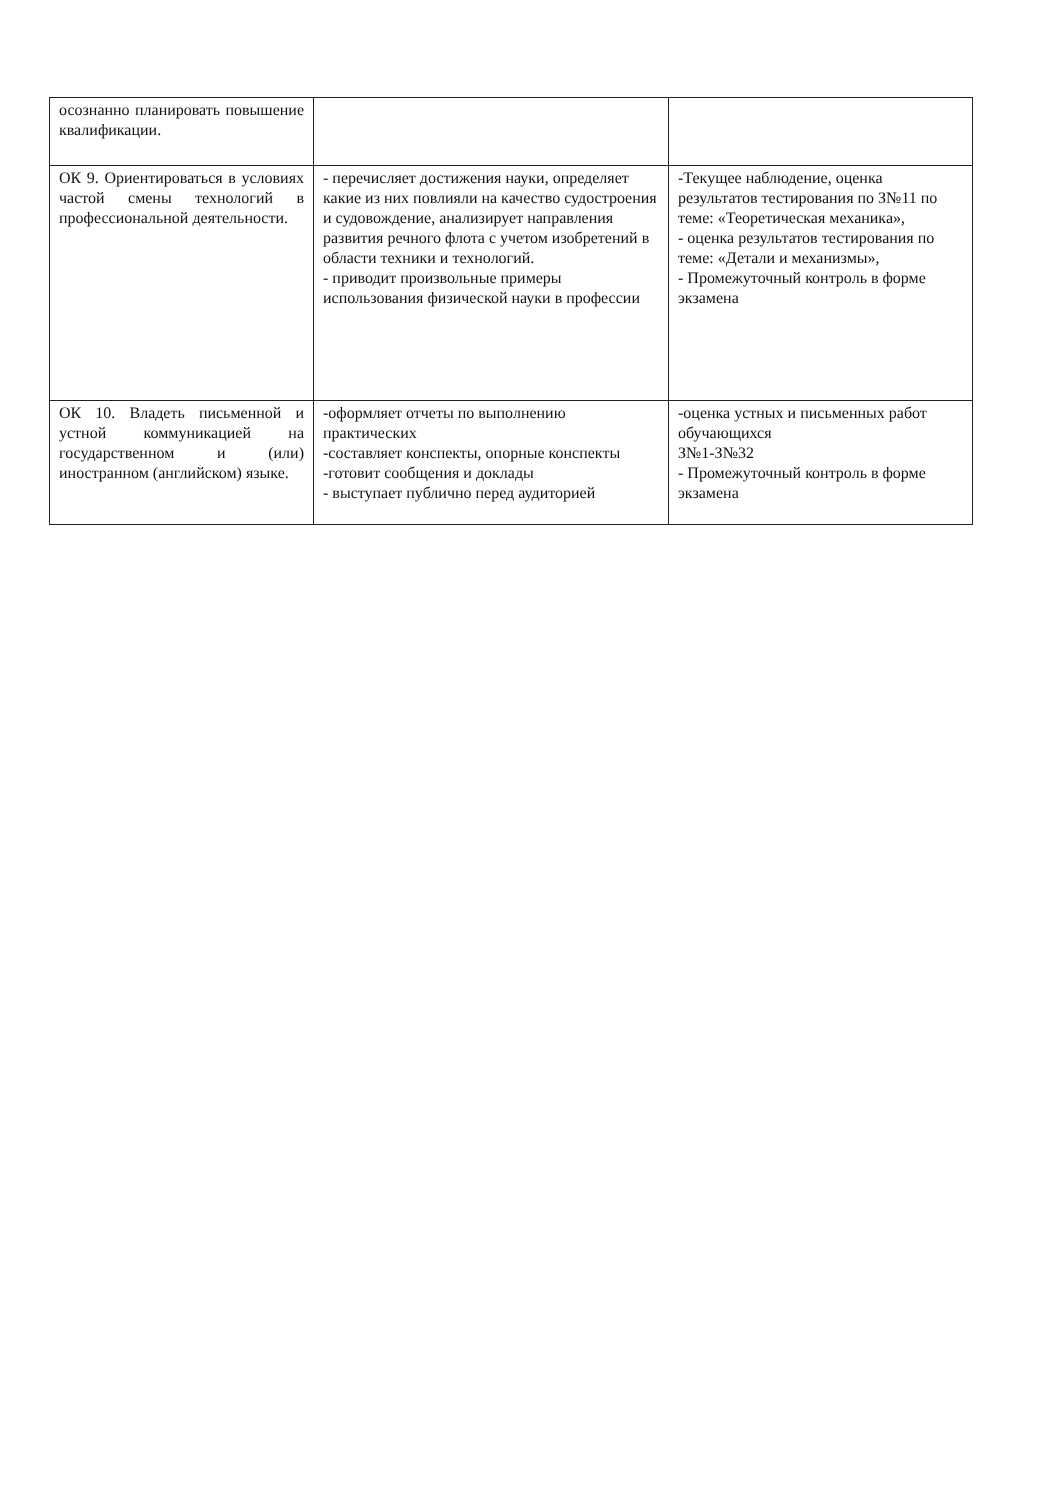| осознанно планировать повышение квалификации. | | |
| ОК 9. Ориентироваться в условиях частой смены технологий в профессиональной деятельности. | - перечисляет достижения науки, определяет какие из них повлияли на качество судостроения и судовождение, анализирует направления развития речного флота с учетом изобретений в области техники и технологий. - приводит произвольные примеры использования физической науки в профессии | -Текущее наблюдение, оценка результатов тестирования по З№11 по теме: «Теоретическая механика», - оценка результатов тестирования по теме: «Детали и механизмы», - Промежуточный контроль в форме экзамена |
| ОК 10. Владеть письменной и устной коммуникацией на государственном и (или) иностранном (английском) языке. | -оформляет отчеты по выполнению практических -составляет конспекты, опорные конспекты -готовит сообщения и доклады - выступает публично перед аудиторией | -оценка устных и письменных работ обучающихся З№1-З№32 - Промежуточный контроль в форме экзамена |